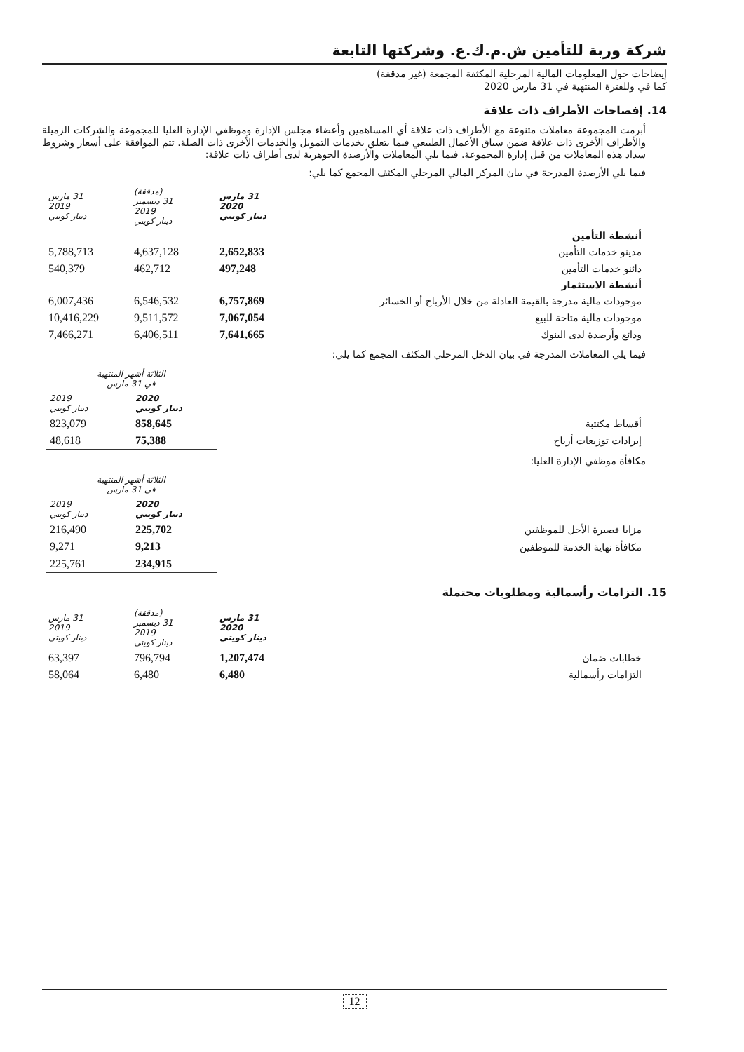شركة وربة للتأمين ش.م.ك.ع. وشركتها التابعة
إيضاحات حول المعلومات المالية المرحلية المكثفة المجمعة (غير مدققة)
كما في وللفترة المنتهية في 31 مارس 2020
14. إفصاحات الأطراف ذات علاقة
أبرمت المجموعة معاملات متنوعة مع الأطراف ذات علاقة أي المساهمين وأعضاء مجلس الإدارة وموظفي الإدارة العليا للمجموعة والشركات الزميلة والأطراف الأخرى ذات علاقة ضمن سياق الأعمال الطبيعي فيما يتعلق بخدمات التمويل والخدمات الأخرى ذات الصلة. تتم الموافقة على أسعار وشروط سداد هذه المعاملات من قبل إدارة المجموعة. فيما يلي المعاملات والأرصدة الجوهرية لدى أطراف ذات علاقة:
فيما يلي الأرصدة المدرجة في بيان المركز المالي المرحلي المكثف المجمع كما يلي:
| | 31 مارس 2020 دينار كويتي | (مدققة) 31 ديسمبر 2019 دينار كويتي | 31 مارس 2019 دينار كويتي |
| --- | --- | --- | --- |
| أنشطة التأمين | | | |
| مدينو خدمات التأمين | 2,652,833 | 4,637,128 | 5,788,713 |
| دائنو خدمات التأمين | 497,248 | 462,712 | 540,379 |
| أنشطة الاستثمار | | | |
| موجودات مالية مدرجة بالقيمة العادلة من خلال الأرباح أو الخسائر | 6,757,869 | 6,546,532 | 6,007,436 |
| موجودات مالية متاحة للبيع | 7,067,054 | 9,511,572 | 10,416,229 |
| ودائع وأرصدة لدى البنوك | 7,641,665 | 6,406,511 | 7,466,271 |
فيما يلي المعاملات المدرجة في بيان الدخل المرحلي المكثف المجمع كما يلي:
| | الثلاثة أشهر المنتهية في 31 مارس | |
| --- | --- | --- |
| | 2020 دينار كويتي | 2019 دينار كويتي |
| أقساط مكتتبة | 858,645 | 823,079 |
| إيرادات توزيعات أرباح | 75,388 | 48,618 |
مكافأة موظفي الإدارة العليا:
| | الثلاثة أشهر المنتهية في 31 مارس | |
| --- | --- | --- |
| | 2020 دينار كويتي | 2019 دينار كويتي |
| مزايا قصيرة الأجل للموظفين | 225,702 | 216,490 |
| مكافأة نهاية الخدمة للموظفين | 9,213 | 9,271 |
| | 234,915 | 225,761 |
15. التزامات رأسمالية ومطلوبات محتملة
| | 31 مارس 2020 دينار كويتي | (مدققة) 31 ديسمبر 2019 دينار كويتي | 31 مارس 2019 دينار كويتي |
| --- | --- | --- | --- |
| خطابات ضمان | 1,207,474 | 796,794 | 63,397 |
| التزامات رأسمالية | 6,480 | 6,480 | 58,064 |
12